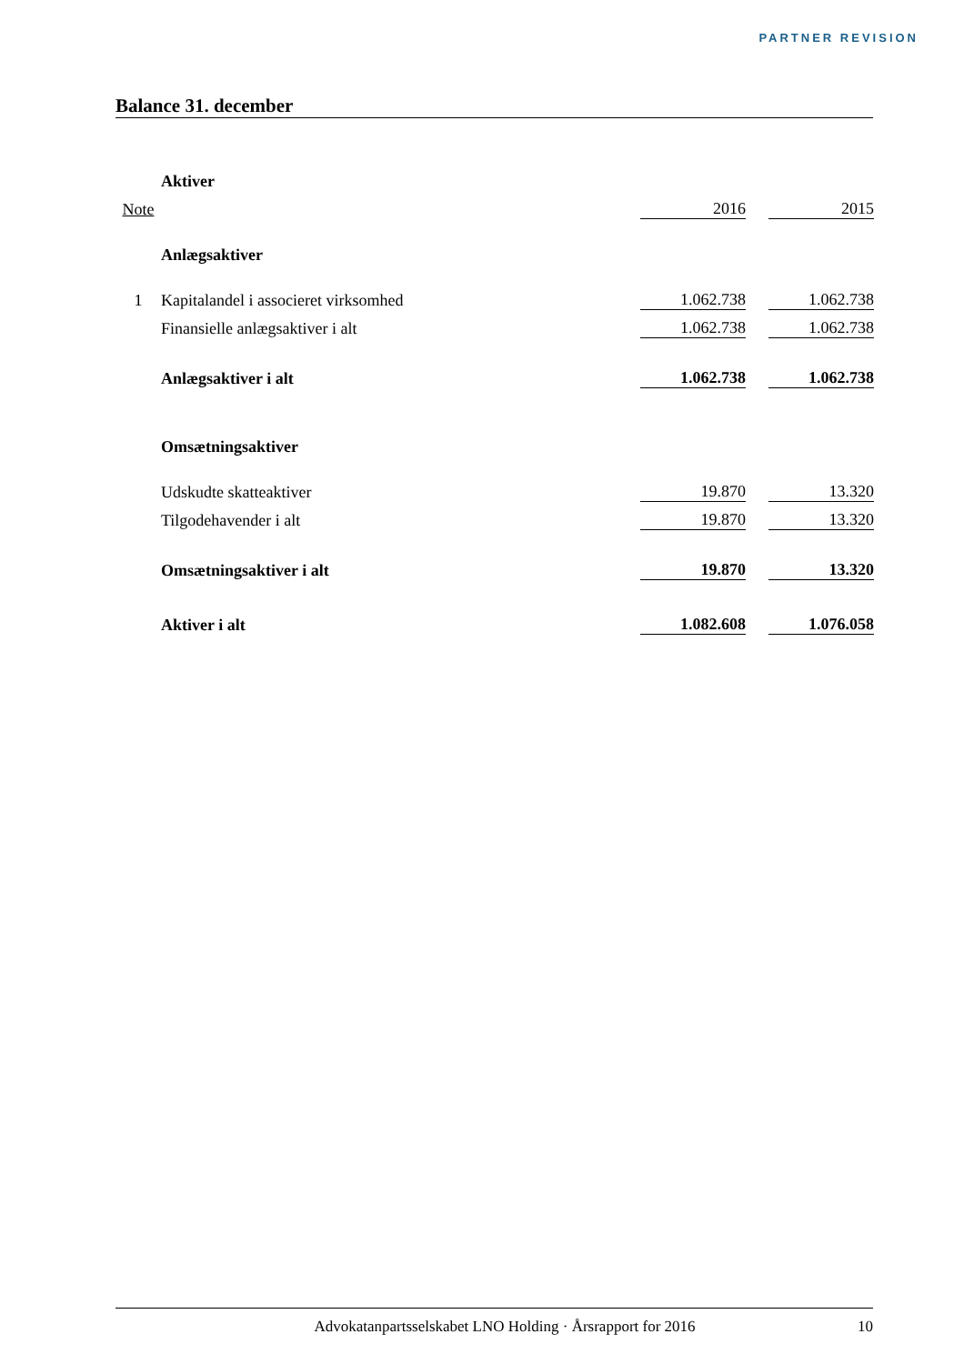PARTNER REVISION
Balance 31. december
| | Aktiver | | | |
| Note | | 2016 | | 2015 |
| | Anlægsaktiver | | | |
| 1 | Kapitalandel i associeret virksomhed | 1.062.738 | | 1.062.738 |
| | Finansielle anlægsaktiver i alt | 1.062.738 | | 1.062.738 |
| | Anlægsaktiver i alt | 1.062.738 | | 1.062.738 |
| | Omsætningsaktiver | | | |
| | Udskudte skatteaktiver | 19.870 | | 13.320 |
| | Tilgodehavender i alt | 19.870 | | 13.320 |
| | Omsætningsaktiver i alt | 19.870 | | 13.320 |
| | Aktiver i alt | 1.082.608 | | 1.076.058 |
Advokatanpartsselskabet LNO Holding · Årsrapport for 2016 10